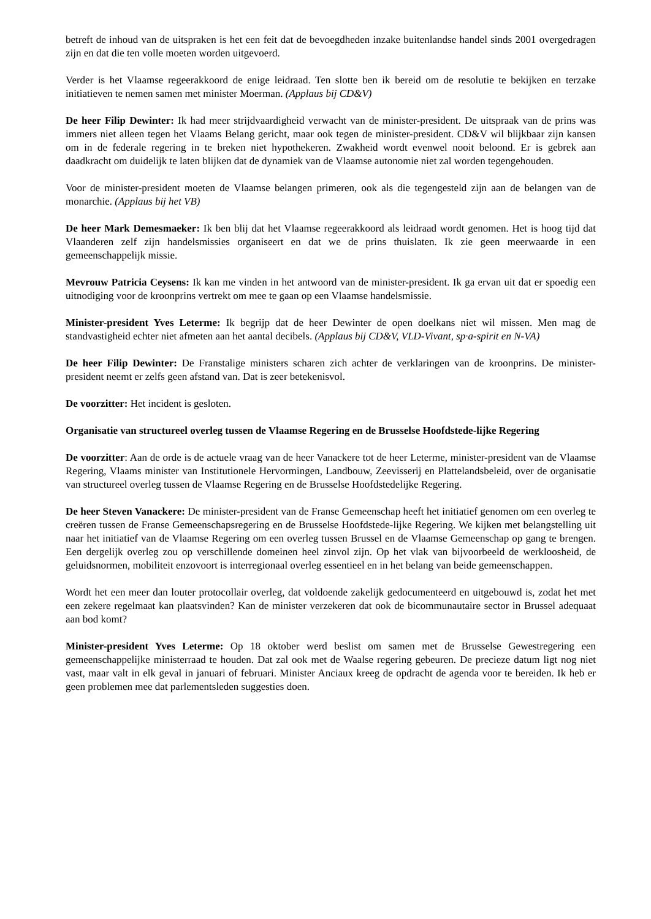betreft de inhoud van de uitspraken is het een feit dat de bevoegdheden inzake buitenlandse handel sinds 2001 overgedragen zijn en dat die ten volle moeten worden uitgevoerd.
Verder is het Vlaamse regeerakkoord de enige leidraad. Ten slotte ben ik bereid om de resolutie te bekijken en terzake initiatieven te nemen samen met minister Moerman. (Applaus bij CD&V)
De heer Filip Dewinter: Ik had meer strijdvaardigheid verwacht van de minister-president. De uitspraak van de prins was immers niet alleen tegen het Vlaams Belang gericht, maar ook tegen de minister-president. CD&V wil blijkbaar zijn kansen om in de federale regering in te breken niet hypothekeren. Zwakheid wordt evenwel nooit beloond. Er is gebrek aan daadkracht om duidelijk te laten blijken dat de dynamiek van de Vlaamse autonomie niet zal worden tegengehouden.
Voor de minister-president moeten de Vlaamse belangen primeren, ook als die tegengesteld zijn aan de belangen van de monarchie. (Applaus bij het VB)
De heer Mark Demesmaeker: Ik ben blij dat het Vlaamse regeerakkoord als leidraad wordt genomen. Het is hoog tijd dat Vlaanderen zelf zijn handelsmissies organiseert en dat we de prins thuislaten. Ik zie geen meerwaarde in een gemeenschappelijk missie.
Mevrouw Patricia Ceysens: Ik kan me vinden in het antwoord van de minister-president. Ik ga ervan uit dat er spoedig een uitnodiging voor de kroonprins vertrekt om mee te gaan op een Vlaamse handelsmissie.
Minister-president Yves Leterme: Ik begrijp dat de heer Dewinter de open doelkans niet wil missen. Men mag de standvastigheid echter niet afmeten aan het aantal decibels. (Applaus bij CD&V, VLD-Vivant, sp·a-spirit en N-VA)
De heer Filip Dewinter: De Franstalige ministers scharen zich achter de verklaringen van de kroonprins. De minister-president neemt er zelfs geen afstand van. Dat is zeer betekenisvol.
De voorzitter: Het incident is gesloten.
Organisatie van structureel overleg tussen de Vlaamse Regering en de Brusselse Hoofdstede-lijke Regering
De voorzitter: Aan de orde is de actuele vraag van de heer Vanackere tot de heer Leterme, minister-president van de Vlaamse Regering, Vlaams minister van Institutionele Hervormingen, Landbouw, Zeevisserij en Plattelandsbeleid, over de organisatie van structureel overleg tussen de Vlaamse Regering en de Brusselse Hoofdstedelijke Regering.
De heer Steven Vanackere: De minister-president van de Franse Gemeenschap heeft het initiatief genomen om een overleg te creëren tussen de Franse Gemeenschapsregering en de Brusselse Hoofdstede-lijke Regering. We kijken met belangstelling uit naar het initiatief van de Vlaamse Regering om een overleg tussen Brussel en de Vlaamse Gemeenschap op gang te brengen. Een dergelijk overleg zou op verschillende domeinen heel zinvol zijn. Op het vlak van bijvoorbeeld de werkloosheid, de geluidsnormen, mobiliteit enzovoort is interregionaal overleg essentieel en in het belang van beide gemeenschappen.
Wordt het een meer dan louter protocollair overleg, dat voldoende zakelijk gedocumenteerd en uitgebouwd is, zodat het met een zekere regelmaat kan plaatsvinden? Kan de minister verzekeren dat ook de bicommunautaire sector in Brussel adequaat aan bod komt?
Minister-president Yves Leterme: Op 18 oktober werd beslist om samen met de Brusselse Gewestregering een gemeenschappelijke ministerraad te houden. Dat zal ook met de Waalse regering gebeuren. De precieze datum ligt nog niet vast, maar valt in elk geval in januari of februari. Minister Anciaux kreeg de opdracht de agenda voor te bereiden. Ik heb er geen problemen mee dat parlementsleden suggesties doen.